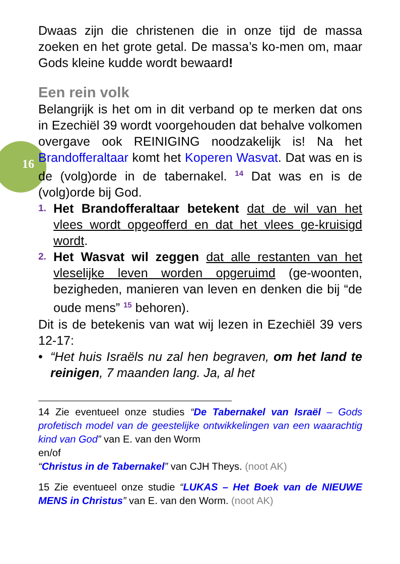Dwaas zijn die christenen die in onze tijd de massa zoeken en het grote getal. De massa’s ko-men om, maar Gods kleine kudde wordt bewaard!
Een rein volk
Belangrijk is het om in dit verband op te merken dat ons in Ezechiël 39 wordt voorgehouden dat behalve volkomen overgave ook REINIGING noodzakelijk is! Na het Brandofferaltaar komt het Koperen Wasvat. Dat was en is de (volg)orde in de tabernakel. <sup>14</sup> Dat was en is de (volg)orde bij God.
1. Het Brandofferaltaar betekent dat de wil van het vlees wordt opgeofferd en dat het vlees ge-kruisigd wordt.
2. Het Wasvat wil zeggen dat alle restanten van het vleselijke leven worden opgeruimd (ge-woonten, bezigheden, manieren van leven en denken die bij “de oude mens” <sup>15</sup> behoren).
Dit is de betekenis van wat wij lezen in Ezechiël 39 vers 12-17:
• “Het huis Israëls nu zal hen begraven, om het land te reinigen, 7 maanden lang. Ja, al het
14 Zie eventueel onze studies “De Tabernakel van Israël – Gods profetisch model van de geestelijke ontwikkelingen van een waarachtig kind van God” van E. van den Worm
en/of
“Christus in de Tabernakel” van CJH Theys. (noot AK)
15 Zie eventueel onze studie “LUKAS – Het Boek van de NIEUWE MENS in Christus” van E. van den Worm. (noot AK)
16